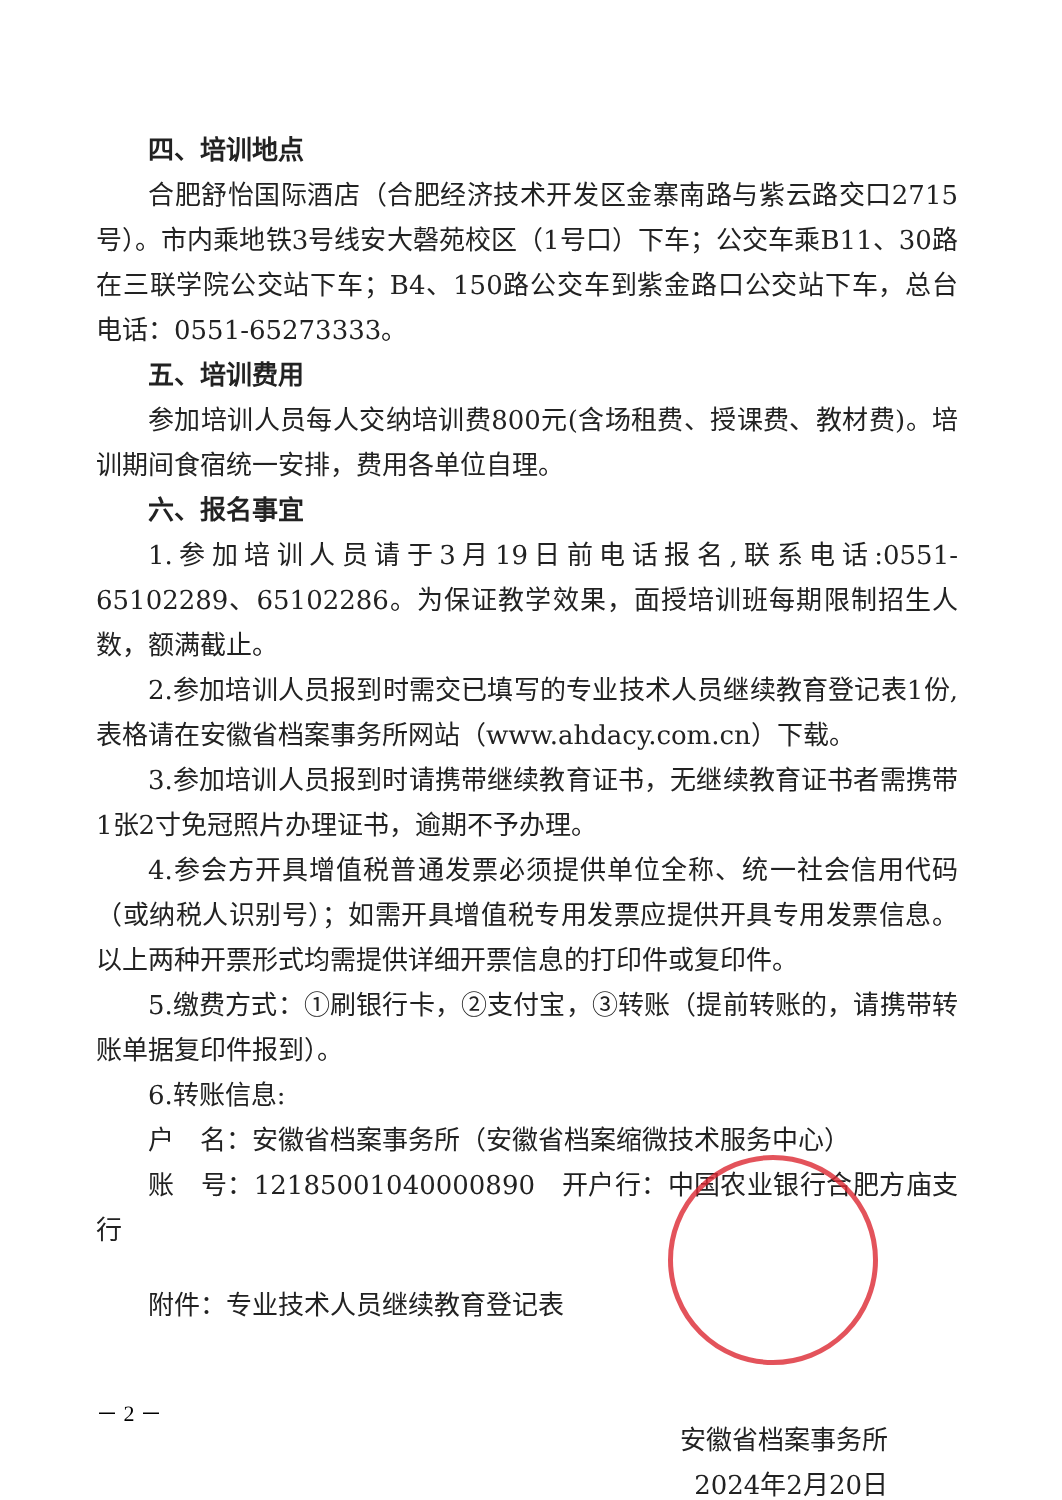四、培训地点
合肥舒怡国际酒店（合肥经济技术开发区金寨南路与紫云路交口2715号）。市内乘地铁3号线安大磬苑校区（1号口）下车；公交车乘B11、30路在三联学院公交站下车；B4、150路公交车到紫金路口公交站下车，总台电话：0551-65273333。
五、培训费用
参加培训人员每人交纳培训费800元(含场租费、授课费、教材费)。培训期间食宿统一安排，费用各单位自理。
六、报名事宜
1.参加培训人员请于3月19日前电话报名,联系电话:0551-65102289、65102286。为保证教学效果，面授培训班每期限制招生人数，额满截止。
2.参加培训人员报到时需交已填写的专业技术人员继续教育登记表1份,表格请在安徽省档案事务所网站（www.ahdacy.com.cn）下载。
3.参加培训人员报到时请携带继续教育证书，无继续教育证书者需携带1张2寸免冠照片办理证书，逾期不予办理。
4.参会方开具增值税普通发票必须提供单位全称、统一社会信用代码（或纳税人识别号）；如需开具增值税专用发票应提供开具专用发票信息。以上两种开票形式均需提供详细开票信息的打印件或复印件。
5.缴费方式：①刷银行卡，②支付宝，③转账（提前转账的，请携带转账单据复印件报到）。
6.转账信息:
户　名：安徽省档案事务所（安徽省档案缩微技术服务中心）
账　号：12185001040000890　开户行：中国农业银行合肥方庙支行
附件：专业技术人员继续教育登记表
安徽省档案事务所
2024年2月20日
－ 2 －